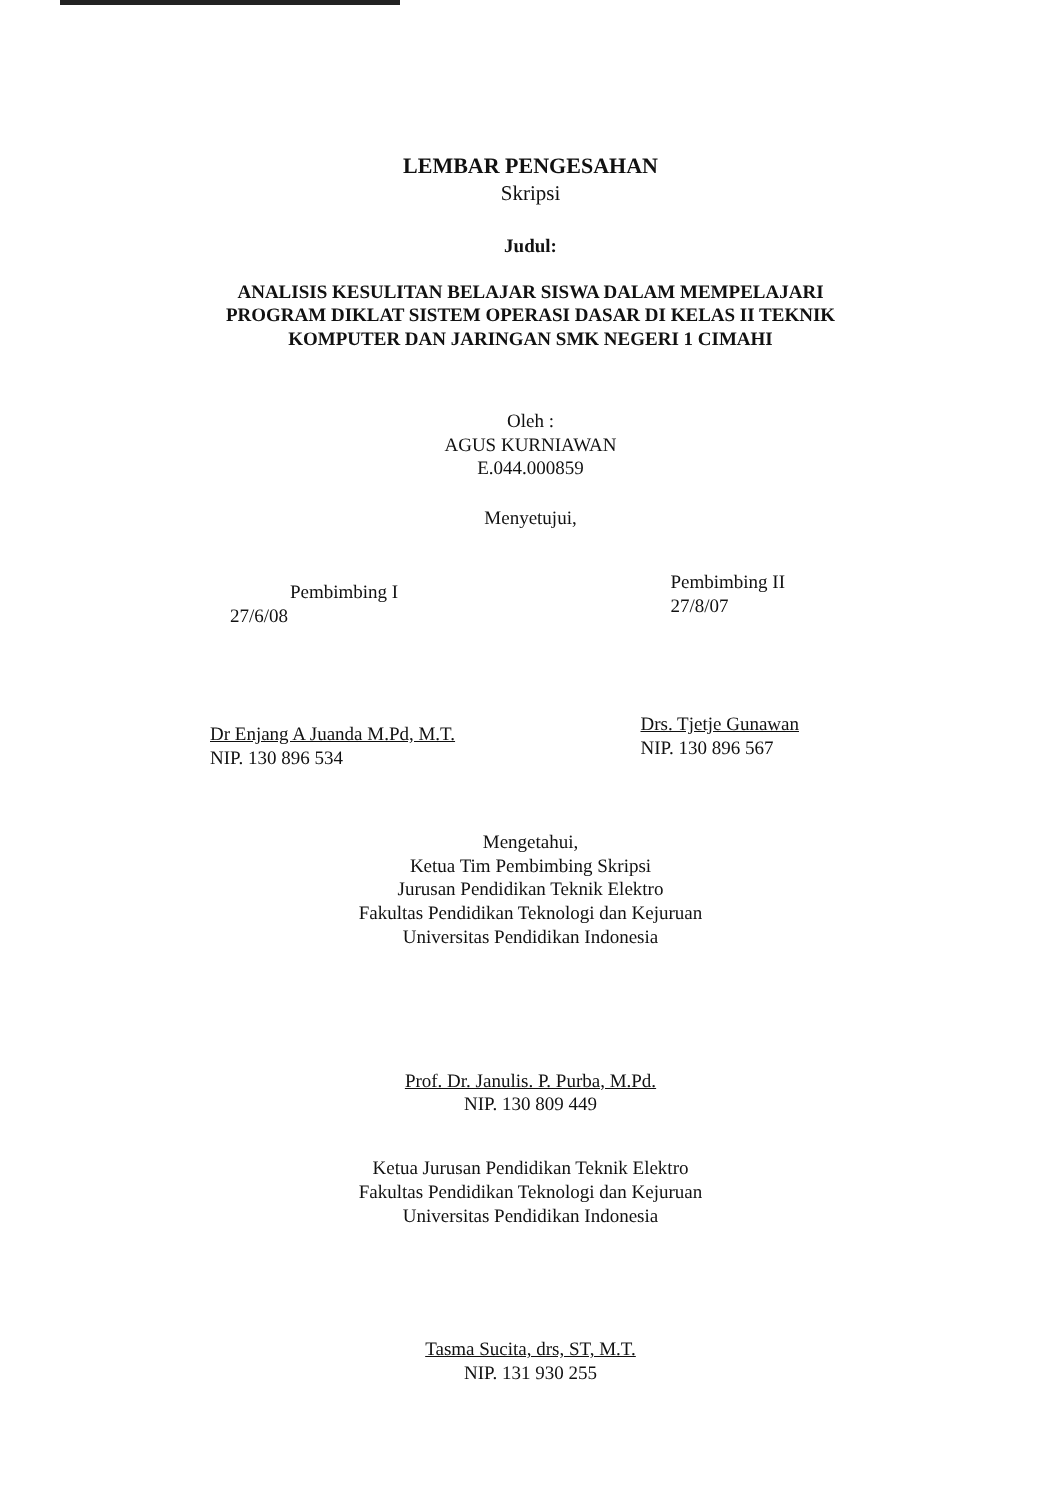LEMBAR PENGESAHAN
Skripsi
Judul:
ANALISIS KESULITAN BELAJAR SISWA DALAM MEMPELAJARI
PROGRAM DIKLAT SISTEM OPERASI DASAR DI KELAS II TEKNIK
KOMPUTER DAN JARINGAN SMK NEGERI 1 CIMAHI
Oleh :
AGUS KURNIAWAN
E.044.000859
Menyetujui,
Pembimbing I
27/6/08
Dr Enjang A Juanda M.Pd, M.T.
NIP. 130 896 534
Pembimbing II
27/8/07
Drs. Tjetje Gunawan
NIP. 130 896 567
Mengetahui,
Ketua Tim Pembimbing Skripsi
Jurusan Pendidikan Teknik Elektro
Fakultas Pendidikan Teknologi dan Kejuruan
Universitas Pendidikan Indonesia
Prof. Dr. Janulis. P. Purba, M.Pd.
NIP. 130 809 449
Ketua Jurusan Pendidikan Teknik Elektro
Fakultas Pendidikan Teknologi dan Kejuruan
Universitas Pendidikan Indonesia
Tasma Sucita, drs, ST, M.T.
NIP. 131 930 255